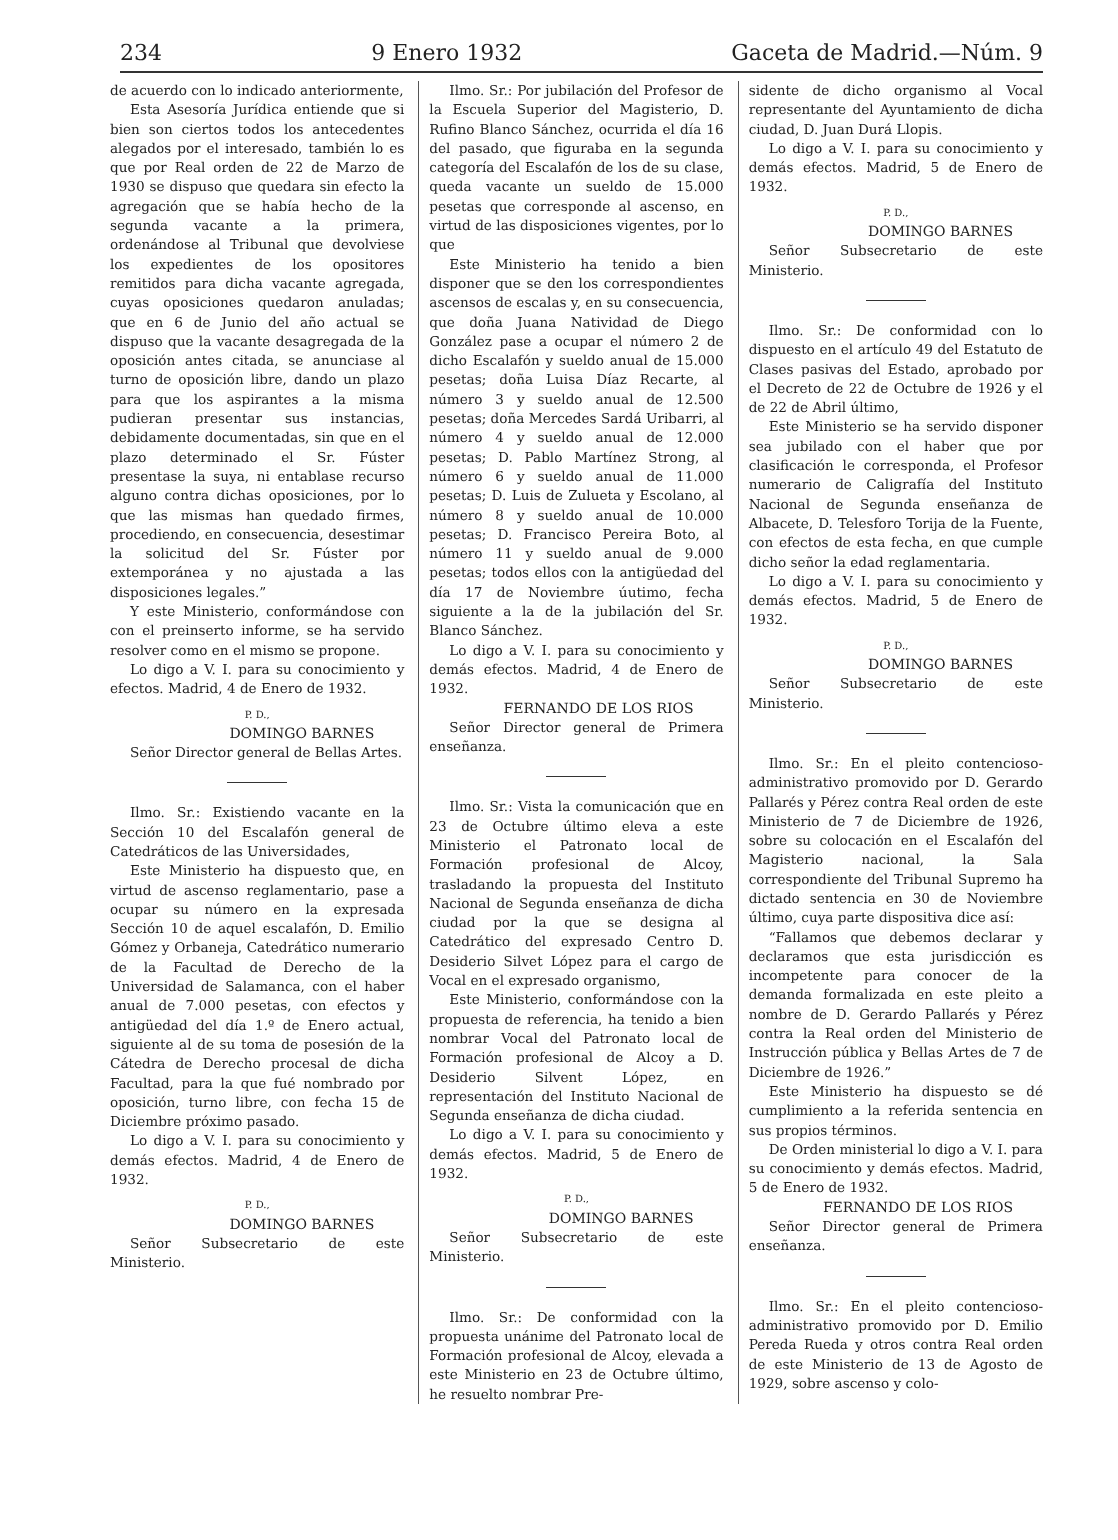234 9 Enero 1932 Gaceta de Madrid.—Núm. 9
de acuerdo con lo indicado anteriormente,
Esta Asesoría Jurídica entiende que si bien son ciertos todos los antecedentes alegados por el interesado, también lo es que por Real orden de 22 de Marzo de 1930 se dispuso que quedara sin efecto la agregación que se había hecho de la segunda vacante a la primera, ordenándose al Tribunal que devolviese los expedientes de los opositores remitidos para dicha vacante agregada, cuyas oposiciones quedaron anuladas; que en 6 de Junio del año actual se dispuso que la vacante desagregada de la oposición antes citada, se anunciase al turno de oposición libre, dando un plazo para que los aspirantes a la misma pudieran presentar sus instancias, debidamente documentadas, sin que en el plazo determinado el Sr. Fúster presentase la suya, ni entablase recurso alguno contra dichas oposiciones, por lo que las mismas han quedado firmes, procediendo, en consecuencia, desestimar la solicitud del Sr. Fúster por extemporánea y no ajustada a las disposiciones legales.”
Y este Ministerio, conformándose con con el preinserto informe, se ha servido resolver como en el mismo se propone.
Lo digo a V. I. para su conocimiento y efectos. Madrid, 4 de Enero de 1932.
P. D.,
DOMINGO BARNES
Señor Director general de Bellas Artes.
Ilmo. Sr.: Existiendo vacante en la Sección 10 del Escalafón general de Catedráticos de las Universidades,
Este Ministerio ha dispuesto que, en virtud de ascenso reglamentario, pase a ocupar su número en la expresada Sección 10 de aquel escalafón, D. Emilio Gómez y Orbaneja, Catedrático numerario de la Facultad de Derecho de la Universidad de Salamanca, con el haber anual de 7.000 pesetas, con efectos y antigüedad del día 1.º de Enero actual, siguiente al de su toma de posesión de la Cátedra de Derecho procesal de dicha Facultad, para la que fué nombrado por oposición, turno libre, con fecha 15 de Diciembre próximo pasado.
Lo digo a V. I. para su conocimiento y demás efectos. Madrid, 4 de Enero de 1932.
P. D.,
DOMINGO BARNES
Señor Subsecretario de este Ministerio.
Ilmo. Sr.: Por jubilación del Profesor de la Escuela Superior del Magisterio, D. Rufino Blanco Sánchez, ocurrida el día 16 del pasado, que figuraba en la segunda categoría del Escalafón de los de su clase, queda vacante un sueldo de 15.000 pesetas que corresponde al ascenso, en virtud de las disposiciones vigentes, por lo que
Este Ministerio ha tenido a bien disponer que se den los correspondientes ascensos de escalas y, en su consecuencia, que doña Juana Natividad de Diego González pase a ocupar el número 2 de dicho Escalafón y sueldo anual de 15.000 pesetas; doña Luisa Díaz Recarte, al número 3 y sueldo anual de 12.500 pesetas; doña Mercedes Sardá Uribarri, al número 4 y sueldo anual de 12.000 pesetas; D. Pablo Martínez Strong, al número 6 y sueldo anual de 11.000 pesetas; D. Luis de Zulueta y Escolano, al número 8 y sueldo anual de 10.000 pesetas; D. Francisco Pereira Boto, al número 11 y sueldo anual de 9.000 pesetas; todos ellos con la antigüedad del día 17 de Noviembre úutimo, fecha siguiente a la de la jubilación del Sr. Blanco Sánchez.
Lo digo a V. I. para su conocimiento y demás efectos. Madrid, 4 de Enero de 1932.
FERNANDO DE LOS RIOS
Señor Director general de Primera enseñanza.
Ilmo. Sr.: Vista la comunicación que en 23 de Octubre último eleva a este Ministerio el Patronato local de Formación profesional de Alcoy, trasladando la propuesta del Instituto Nacional de Segunda enseñanza de dicha ciudad por la que se designa al Catedrático del expresado Centro D. Desiderio Silvet López para el cargo de Vocal en el expresado organismo,
Este Ministerio, conformándose con la propuesta de referencia, ha tenido a bien nombrar Vocal del Patronato local de Formación profesional de Alcoy a D. Desiderio Silvent López, en representación del Instituto Nacional de Segunda enseñanza de dicha ciudad.
Lo digo a V. I. para su conocimiento y demás efectos. Madrid, 5 de Enero de 1932.
P. D.,
DOMINGO BARNES
Señor Subsecretario de este Ministerio.
Ilmo. Sr.: De conformidad con la propuesta unánime del Patronato local de Formación profesional de Alcoy, elevada a este Ministerio en 23 de Octubre último, he resuelto nombrar Pre-
sidente de dicho organismo al Vocal representante del Ayuntamiento de dicha ciudad, D. Juan Durá Llopis.
Lo digo a V. I. para su conocimiento y demás efectos. Madrid, 5 de Enero de 1932.
P. D.,
DOMINGO BARNES
Señor Subsecretario de este Ministerio.
Ilmo. Sr.: De conformidad con lo dispuesto en el artículo 49 del Estatuto de Clases pasivas del Estado, aprobado por el Decreto de 22 de Octubre de 1926 y el de 22 de Abril último,
Este Ministerio se ha servido disponer sea jubilado con el haber que por clasificación le corresponda, el Profesor numerario de Caligrafía del Instituto Nacional de Segunda enseñanza de Albacete, D. Telesforo Torija de la Fuente, con efectos de esta fecha, en que cumple dicho señor la edad reglamentaria.
Lo digo a V. I. para su conocimiento y demás efectos. Madrid, 5 de Enero de 1932.
P. D.,
DOMINGO BARNES
Señor Subsecretario de este Ministerio.
Ilmo. Sr.: En el pleito contencioso-administrativo promovido por D. Gerardo Pallarés y Pérez contra Real orden de este Ministerio de 7 de Diciembre de 1926, sobre su colocación en el Escalafón del Magisterio nacional, la Sala correspondiente del Tribunal Supremo ha dictado sentencia en 30 de Noviembre último, cuya parte dispositiva dice así:
“Fallamos que debemos declarar y declaramos que esta jurisdicción es incompetente para conocer de la demanda formalizada en este pleito a nombre de D. Gerardo Pallarés y Pérez contra la Real orden del Ministerio de Instrucción pública y Bellas Artes de 7 de Diciembre de 1926.”
Este Ministerio ha dispuesto se dé cumplimiento a la referida sentencia en sus propios términos.
De Orden ministerial lo digo a V. I. para su conocimiento y demás efectos. Madrid, 5 de Enero de 1932.
FERNANDO DE LOS RIOS
Señor Director general de Primera enseñanza.
Ilmo. Sr.: En el pleito contencioso-administrativo promovido por D. Emilio Pereda Rueda y otros contra Real orden de este Ministerio de 13 de Agosto de 1929, sobre ascenso y colo-